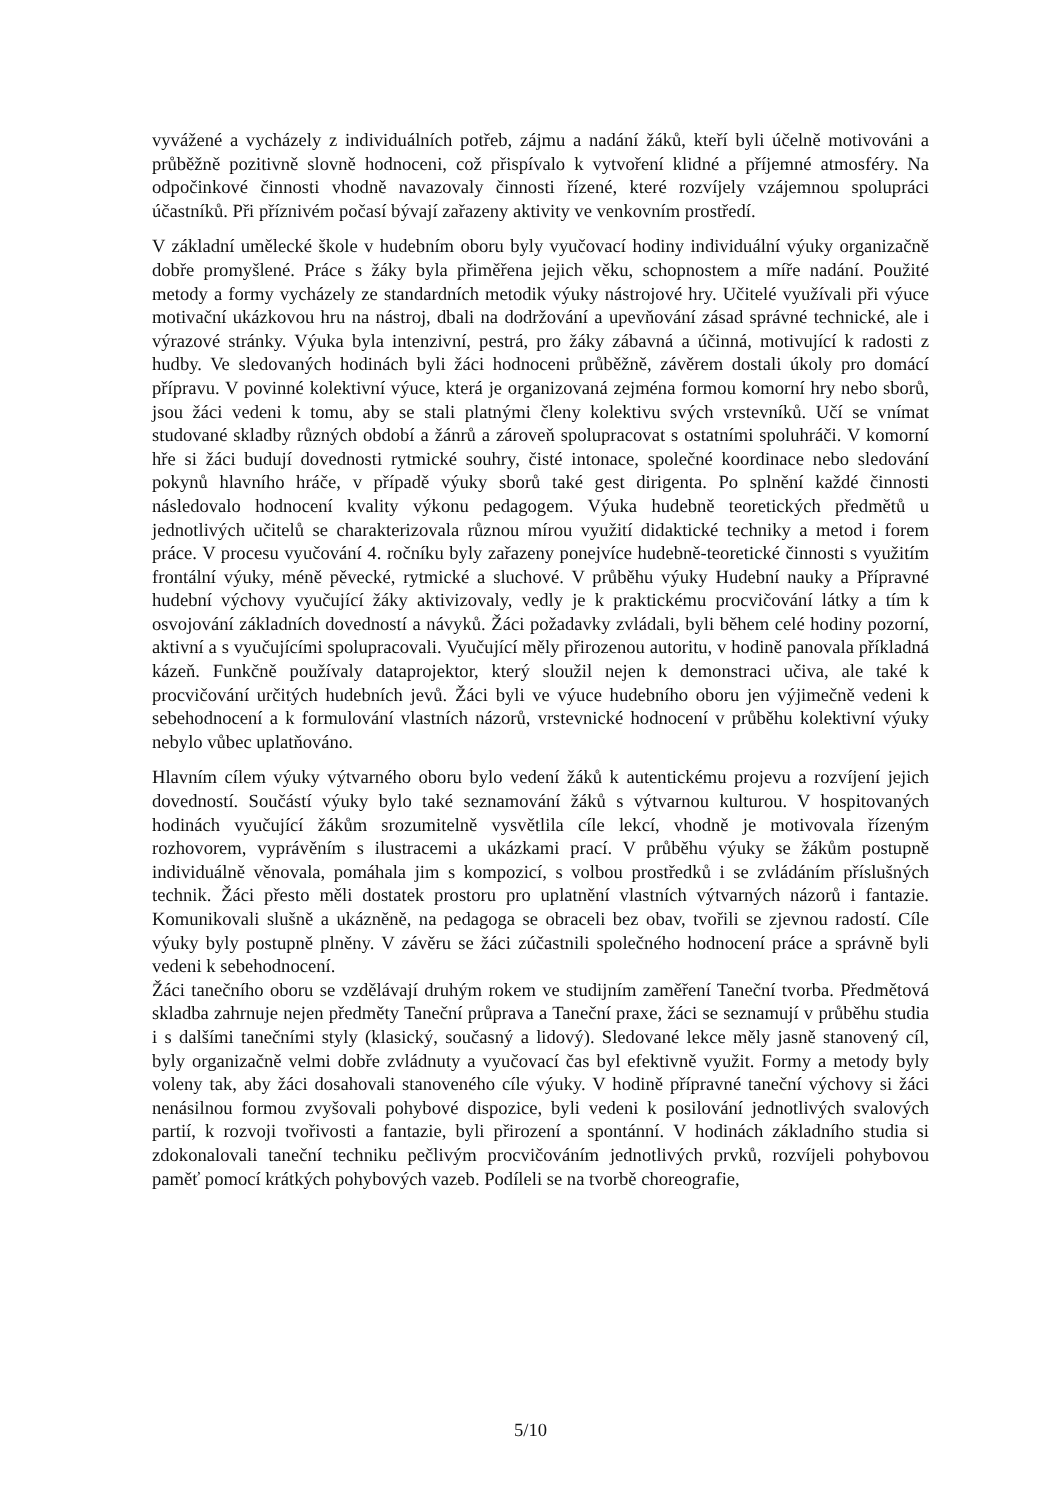vyvážené a vycházely z individuálních potřeb, zájmu a nadání žáků, kteří byli účelně motivováni a průběžně pozitivně slovně hodnoceni, což přispívalo k vytvoření klidné a příjemné atmosféry. Na odpočinkové činnosti vhodně navazovaly činnosti řízené, které rozvíjely vzájemnou spolupráci účastníků. Při příznivém počasí bývají zařazeny aktivity ve venkovním prostředí.
V základní umělecké škole v hudebním oboru byly vyučovací hodiny individuální výuky organizačně dobře promyšlené. Práce s žáky byla přiměřena jejich věku, schopnostem a míře nadání. Použité metody a formy vycházely ze standardních metodik výuky nástrojové hry. Učitelé využívali při výuce motivační ukázkovou hru na nástroj, dbali na dodržování a upevňování zásad správné technické, ale i výrazové stránky. Výuka byla intenzivní, pestrá, pro žáky zábavná a účinná, motivující k radosti z hudby. Ve sledovaných hodinách byli žáci hodnoceni průběžně, závěrem dostali úkoly pro domácí přípravu. V povinné kolektivní výuce, která je organizovaná zejména formou komorní hry nebo sborů, jsou žáci vedeni k tomu, aby se stali platnými členy kolektivu svých vrstevníků. Učí se vnímat studované skladby různých období a žánrů a zároveň spolupracovat s ostatními spoluhráči. V komorní hře si žáci budují dovednosti rytmické souhry, čisté intonace, společné koordinace nebo sledování pokynů hlavního hráče, v případě výuky sborů také gest dirigenta. Po splnění každé činnosti následovalo hodnocení kvality výkonu pedagogem. Výuka hudebně teoretických předmětů u jednotlivých učitelů se charakterizovala různou mírou využití didaktické techniky a metod i forem práce. V procesu vyučování 4. ročníku byly zařazeny ponejvíce hudebně-teoretické činnosti s využitím frontální výuky, méně pěvecké, rytmické a sluchové. V průběhu výuky Hudební nauky a Přípravné hudební výchovy vyučující žáky aktivizovaly, vedly je k praktickému procvičování látky a tím k osvojování základních dovedností a návyků. Žáci požadavky zvládali, byli během celé hodiny pozorní, aktivní a s vyučujícími spolupracovali. Vyučující měly přirozenou autoritu, v hodině panovala příkladná kázeň. Funkčně používaly dataprojektor, který sloužil nejen k demonstraci učiva, ale také k procvičování určitých hudebních jevů. Žáci byli ve výuce hudebního oboru jen výjimečně vedeni k sebehodnocení a k formulování vlastních názorů, vrstevnické hodnocení v průběhu kolektivní výuky nebylo vůbec uplatňováno.
Hlavním cílem výuky výtvarného oboru bylo vedení žáků k autentickému projevu a rozvíjení jejich dovedností. Součástí výuky bylo také seznamování žáků s výtvarnou kulturou. V hospitovaných hodinách vyučující žákům srozumitelně vysvětlila cíle lekcí, vhodně je motivovala řízeným rozhovorem, vyprávěním s ilustracemi a ukázkami prací. V průběhu výuky se žákům postupně individuálně věnovala, pomáhala jim s kompozicí, s volbou prostředků i se zvládáním příslušných technik. Žáci přesto měli dostatek prostoru pro uplatnění vlastních výtvarných názorů i fantazie. Komunikovali slušně a ukázněně, na pedagoga se obraceli bez obav, tvořili se zjevnou radostí. Cíle výuky byly postupně plněny. V závěru se žáci zúčastnili společného hodnocení práce a správně byli vedeni k sebehodnocení.
Žáci tanečního oboru se vzdělávají druhým rokem ve studijním zaměření Taneční tvorba. Předmětová skladba zahrnuje nejen předměty Taneční průprava a Taneční praxe, žáci se seznamují v průběhu studia i s dalšími tanečními styly (klasický, současný a lidový). Sledované lekce měly jasně stanovený cíl, byly organizačně velmi dobře zvládnuty a vyučovací čas byl efektivně využit. Formy a metody byly voleny tak, aby žáci dosahovali stanoveného cíle výuky. V hodině přípravné taneční výchovy si žáci nenásilnou formou zvyšovali pohybové dispozice, byli vedeni k posilování jednotlivých svalových partií, k rozvoji tvořivosti a fantazie, byli přirození a spontánní. V hodinách základního studia si zdokonalovali taneční techniku pečlivým procvičováním jednotlivých prvků, rozvíjeli pohybovou paměť pomocí krátkých pohybových vazeb. Podíleli se na tvorbě choreografie,
5/10